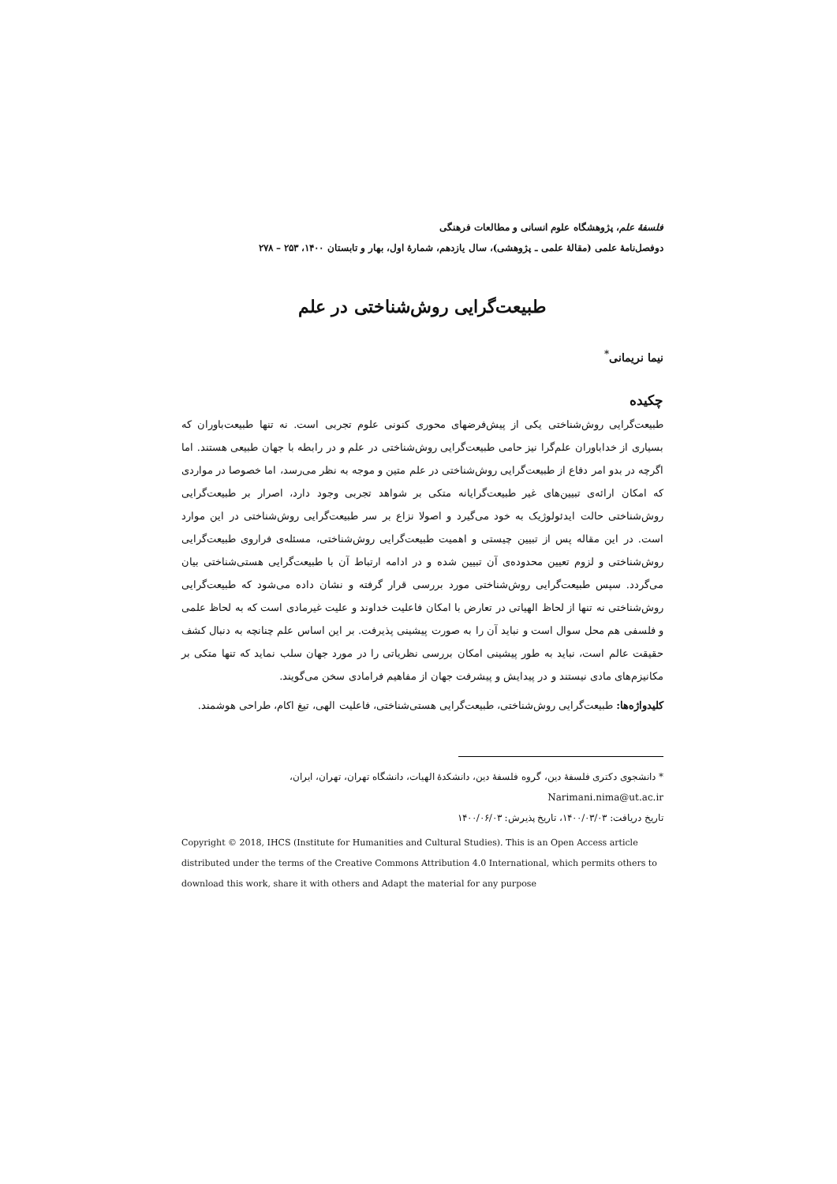فلسفهٔ علم، پژوهشگاه علوم انسانی و مطالعات فرهنگی
دوفصل‌نامهٔ علمی (مقالهٔ علمی ـ پژوهشی)، سال یازدهم، شمارهٔ اول، بهار و تابستان ۱۴۰۰، ۲۵۳ – ۲۷۸
طبیعت‌گرایی روش‌شناختی در علم
نیما نریمانی<sup>*</sup>
چکیده
طبیعت‌گرایی روش‌شناختی یکی از پیش‌فرضهای محوری کنونی علوم تجربی است. نه تنها طبیعت‌باوران که بسیاری از خداباوران علم‌گرا نیز حامی طبیعت‌گرایی روش‌شناختی در علم و در رابطه با جهان طبیعی هستند. اما اگرچه در بدو امر دفاع از طبیعت‌گرایی روش‌شناختی در علم متین و موجه به نظر می‌رسد، اما خصوصا در مواردی که امکان ارائه‌ی تبیین‌های غیر طبیعت‌گرایانه متکی بر شواهد تجربی وجود دارد، اصرار بر طبیعت‌گرایی روش‌شناختی حالت ایدئولوژیک به خود می‌گیرد و اصولا نزاع بر سر طبیعت‌گرایی روش‌شناختی در این موارد است. در این مقاله پس از تبیین چیستی و اهمیت طبیعت‌گرایی روش‌شناختی، مسئله‌ی فراروی طبیعت‌گرایی روش‌شناختی و لزوم تعیین محدوده‌ی آن تبیین شده و در ادامه ارتباط آن با طبیعت‌گرایی هستی‌شناختی بیان می‌گردد. سپس طبیعت‌گرایی روش‌شناختی مورد بررسی قرار گرفته و نشان داده می‌شود که طبیعت‌گرایی روش‌شناختی نه تنها از لحاظ الهیاتی در تعارض با امکان فاعلیت خداوند و علیت غیرمادی است که به لحاظ علمی و فلسفی هم محل سوال است و نباید آن را به صورت پیشینی پذیرفت. بر این اساس علم چنانچه به دنبال کشف حقیقت عالم است، نباید به طور پیشینی امکان بررسی نظریاتی را در مورد جهان سلب نماید که تنها متکی بر مکانیزم‌های مادی نیستند و در پیدایش و پیشرفت جهان از مفاهیم فرامادی سخن می‌گویند.
کلیدواژه‌ها: طبیعت‌گرایی روش‌شناختی، طبیعت‌گرایی هستی‌شناختی، فاعلیت الهی، تیغ اکام، طراحی هوشمند.
* دانشجوی دکتری فلسفهٔ دین، گروه فلسفهٔ دین، دانشکدهٔ الهیات، دانشگاه تهران، تهران، ایران،
Narimani.nima@ut.ac.ir
تاریخ دریافت: ۱۴۰۰/۰۳/۰۳، تاریخ پذیرش: ۱۴۰۰/۰۶/۰۳
Copyright © 2018, IHCS (Institute for Humanities and Cultural Studies). This is an Open Access article distributed under the terms of the Creative Commons Attribution 4.0 International, which permits others to download this work, share it with others and Adapt the material for any purpose